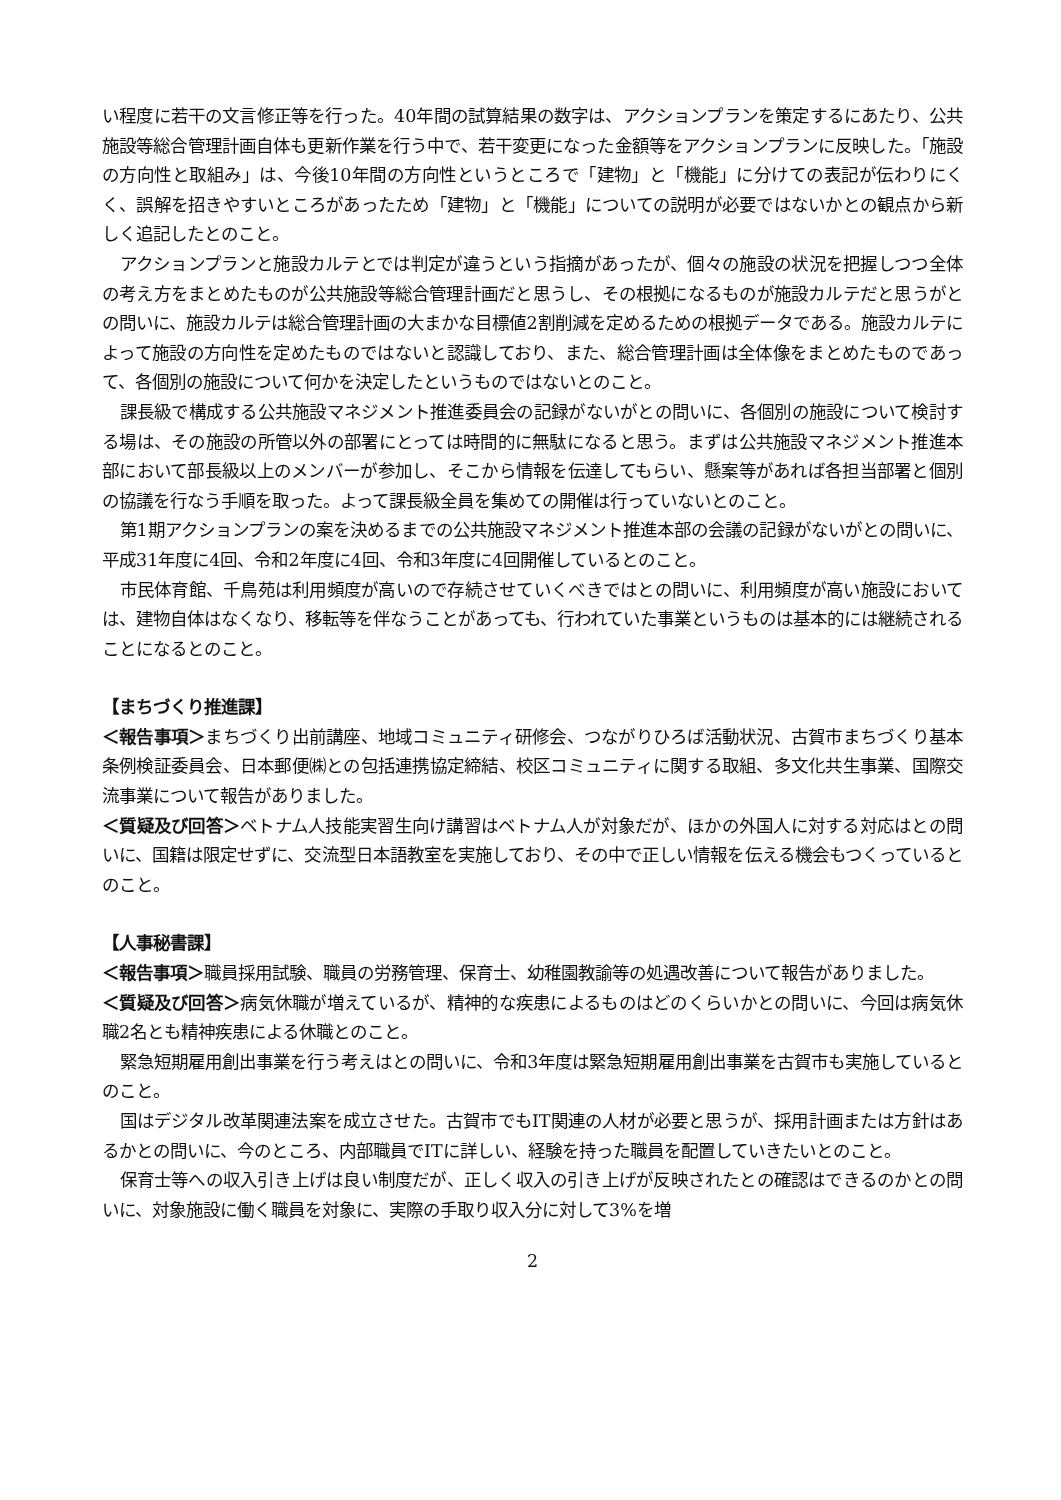い程度に若干の文言修正等を行った。40年間の試算結果の数字は、アクションプランを策定するにあたり、公共施設等総合管理計画自体も更新作業を行う中で、若干変更になった金額等をアクションプランに反映した。「施設の方向性と取組み」は、今後10年間の方向性というところで「建物」と「機能」に分けての表記が伝わりにくく、誤解を招きやすいところがあったため「建物」と「機能」についての説明が必要ではないかとの観点から新しく追記したとのこと。
アクションプランと施設カルテとでは判定が違うという指摘があったが、個々の施設の状況を把握しつつ全体の考え方をまとめたものが公共施設等総合管理計画だと思うし、その根拠になるものが施設カルテだと思うがとの問いに、施設カルテは総合管理計画の大まかな目標値2割削減を定めるための根拠データである。施設カルテによって施設の方向性を定めたものではないと認識しており、また、総合管理計画は全体像をまとめたものであって、各個別の施設について何かを決定したというものではないとのこと。
課長級で構成する公共施設マネジメント推進委員会の記録がないがとの問いに、各個別の施設について検討する場は、その施設の所管以外の部署にとっては時間的に無駄になると思う。まずは公共施設マネジメント推進本部において部長級以上のメンバーが参加し、そこから情報を伝達してもらい、懸案等があれば各担当部署と個別の協議を行なう手順を取った。よって課長級全員を集めての開催は行っていないとのこと。
第1期アクションプランの案を決めるまでの公共施設マネジメント推進本部の会議の記録がないがとの問いに、平成31年度に4回、令和2年度に4回、令和3年度に4回開催しているとのこと。
市民体育館、千鳥苑は利用頻度が高いので存続させていくべきではとの問いに、利用頻度が高い施設においては、建物自体はなくなり、移転等を伴なうことがあっても、行われていた事業というものは基本的には継続されることになるとのこと。
【まちづくり推進課】
＜報告事項＞まちづくり出前講座、地域コミュニティ研修会、つながりひろば活動状況、古賀市まちづくり基本条例検証委員会、日本郵便㈱との包括連携協定締結、校区コミュニティに関する取組、多文化共生事業、国際交流事業について報告がありました。
＜質疑及び回答＞ベトナム人技能実習生向け講習はベトナム人が対象だが、ほかの外国人に対する対応はとの問いに、国籍は限定せずに、交流型日本語教室を実施しており、その中で正しい情報を伝える機会もつくっているとのこと。
【人事秘書課】
＜報告事項＞職員採用試験、職員の労務管理、保育士、幼稚園教諭等の処遇改善について報告がありました。
＜質疑及び回答＞病気休職が増えているが、精神的な疾患によるものはどのくらいかとの問いに、今回は病気休職2名とも精神疾患による休職とのこと。
緊急短期雇用創出事業を行う考えはとの問いに、令和3年度は緊急短期雇用創出事業を古賀市も実施しているとのこと。
国はデジタル改革関連法案を成立させた。古賀市でもIT関連の人材が必要と思うが、採用計画または方針はあるかとの問いに、今のところ、内部職員でITに詳しい、経験を持った職員を配置していきたいとのこと。
保育士等への収入引き上げは良い制度だが、正しく収入の引き上げが反映されたとの確認はできるのかとの問いに、対象施設に働く職員を対象に、実際の手取り収入分に対して3%を増
2